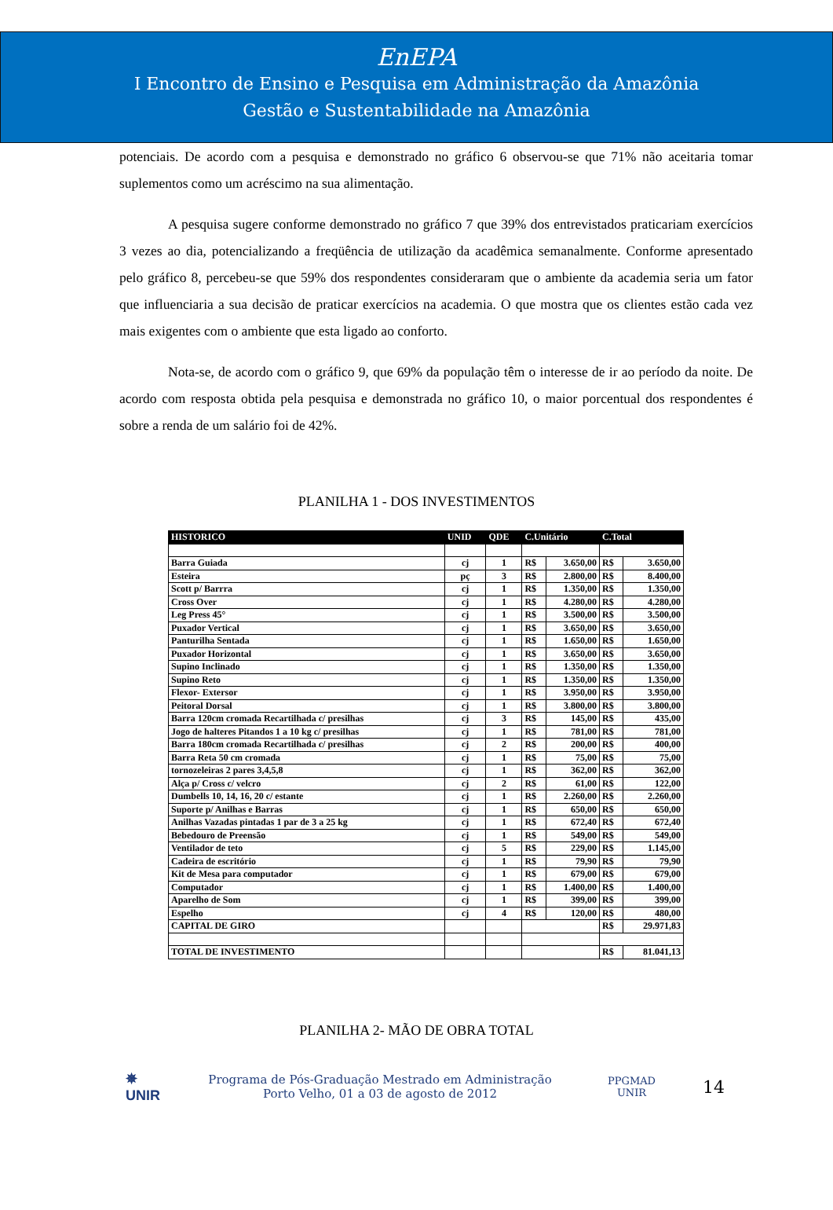EnEPA
I Encontro de Ensino e Pesquisa em Administração da Amazônia
Gestão e Sustentabilidade na Amazônia
potenciais. De acordo com a pesquisa e demonstrado no gráfico 6 observou-se que 71% não aceitaria tomar suplementos como um acréscimo na sua alimentação.
A pesquisa sugere conforme demonstrado no gráfico 7 que 39% dos entrevistados praticariam exercícios 3 vezes ao dia, potencializando a freqüência de utilização da acadêmica semanalmente. Conforme apresentado pelo gráfico 8, percebeu-se que 59% dos respondentes consideraram que o ambiente da academia seria um fator que influenciaria a sua decisão de praticar exercícios na academia. O que mostra que os clientes estão cada vez mais exigentes com o ambiente que esta ligado ao conforto.
Nota-se, de acordo com o gráfico 9, que 69% da população têm o interesse de ir ao período da noite. De acordo com resposta obtida pela pesquisa e demonstrada no gráfico 10, o maior porcentual dos respondentes é sobre a renda de um salário foi de 42%.
PLANILHA 1 - DOS INVESTIMENTOS
| HISTORICO | UNID | QDE | C.Unitário | | C.Total | |
| --- | --- | --- | --- | --- | --- | --- |
| Barra Guiada | cj | 1 | R$ | 3.650,00 | R$ | 3.650,00 |
| Esteira | pç | 3 | R$ | 2.800,00 | R$ | 8.400,00 |
| Scott p/ Barrra | cj | 1 | R$ | 1.350,00 | R$ | 1.350,00 |
| Cross Over | cj | 1 | R$ | 4.280,00 | R$ | 4.280,00 |
| Leg Press 45° | cj | 1 | R$ | 3.500,00 | R$ | 3.500,00 |
| Puxador Vertical | cj | 1 | R$ | 3.650,00 | R$ | 3.650,00 |
| Panturilha Sentada | cj | 1 | R$ | 1.650,00 | R$ | 1.650,00 |
| Puxador Horizontal | cj | 1 | R$ | 3.650,00 | R$ | 3.650,00 |
| Supino Inclinado | cj | 1 | R$ | 1.350,00 | R$ | 1.350,00 |
| Supino Reto | cj | 1 | R$ | 1.350,00 | R$ | 1.350,00 |
| Flexor- Extersor | cj | 1 | R$ | 3.950,00 | R$ | 3.950,00 |
| Peitoral Dorsal | cj | 1 | R$ | 3.800,00 | R$ | 3.800,00 |
| Barra 120cm cromada Recartilhada c/ presilhas | cj | 3 | R$ | 145,00 | R$ | 435,00 |
| Jogo de halteres Pitandos 1 a 10 kg c/ presilhas | cj | 1 | R$ | 781,00 | R$ | 781,00 |
| Barra 180cm cromada Recartilhada c/ presilhas | cj | 2 | R$ | 200,00 | R$ | 400,00 |
| Barra Reta 50 cm cromada | cj | 1 | R$ | 75,00 | R$ | 75,00 |
| tornozeleiras 2 pares 3,4,5,8 | cj | 1 | R$ | 362,00 | R$ | 362,00 |
| Alça p/ Cross c/ velcro | cj | 2 | R$ | 61,00 | R$ | 122,00 |
| Dumbells 10, 14, 16, 20 c/ estante | cj | 1 | R$ | 2.260,00 | R$ | 2.260,00 |
| Suporte p/ Anilhas e Barras | cj | 1 | R$ | 650,00 | R$ | 650,00 |
| Anilhas Vazadas pintadas 1 par de 3 a 25 kg | cj | 1 | R$ | 672,40 | R$ | 672,40 |
| Bebedouro de Preensão | cj | 1 | R$ | 549,00 | R$ | 549,00 |
| Ventilador de teto | cj | 5 | R$ | 229,00 | R$ | 1.145,00 |
| Cadeira de escritório | cj | 1 | R$ | 79,90 | R$ | 79,90 |
| Kit de Mesa para computador | cj | 1 | R$ | 679,00 | R$ | 679,00 |
| Computador | cj | 1 | R$ | 1.400,00 | R$ | 1.400,00 |
| Aparelho de Som | cj | 1 | R$ | 399,00 | R$ | 399,00 |
| Espelho | cj | 4 | R$ | 120,00 | R$ | 480,00 |
| CAPITAL DE GIRO | | | | | R$ | 29.971,83 |
| TOTAL DE INVESTIMENTO | | | | | R$ | 81.041,13 |
PLANILHA 2- MÃO DE OBRA TOTAL
✵
UNIR
Programa de Pós-Graduação Mestrado em Administração
Porto Velho, 01 a 03 de agosto de 2012
PPGMAD
UNIR
14